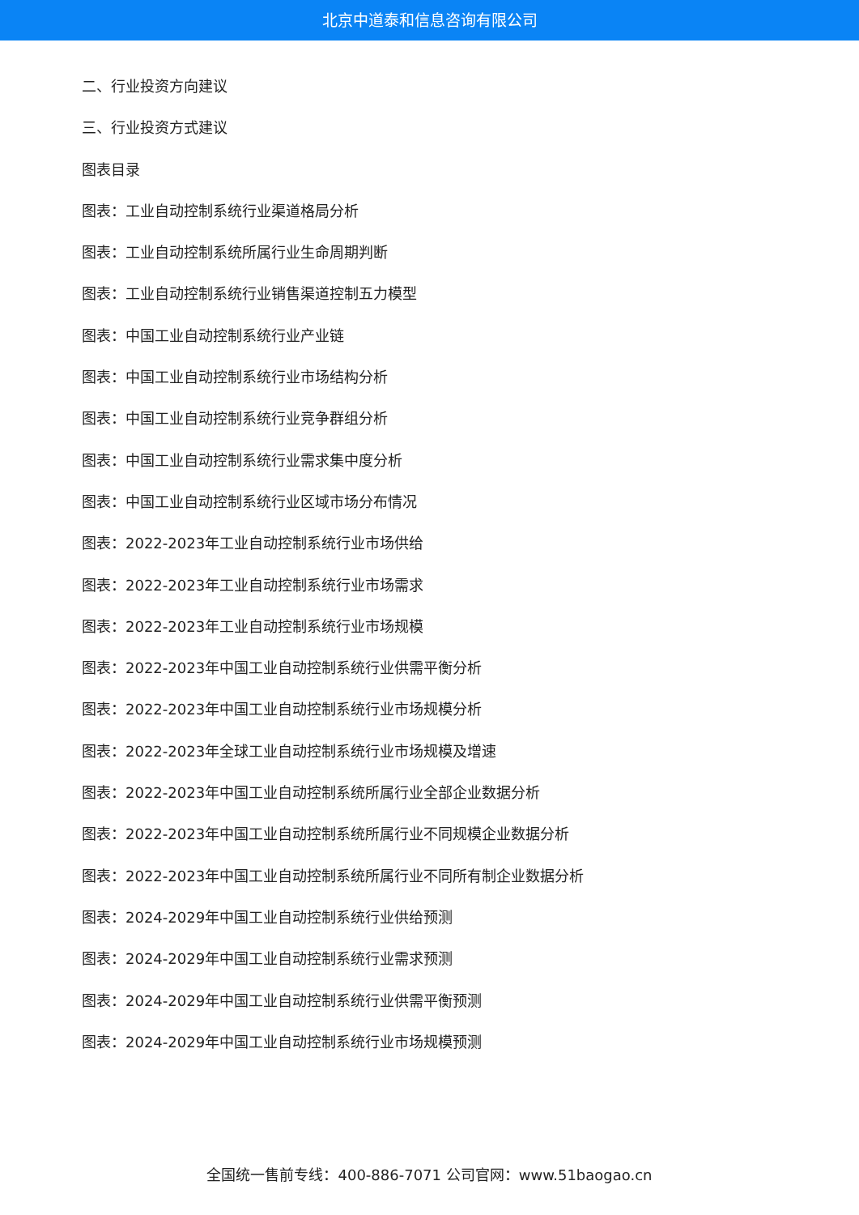北京中道泰和信息咨询有限公司
二、行业投资方向建议
三、行业投资方式建议
图表目录
图表：工业自动控制系统行业渠道格局分析
图表：工业自动控制系统所属行业生命周期判断
图表：工业自动控制系统行业销售渠道控制五力模型
图表：中国工业自动控制系统行业产业链
图表：中国工业自动控制系统行业市场结构分析
图表：中国工业自动控制系统行业竞争群组分析
图表：中国工业自动控制系统行业需求集中度分析
图表：中国工业自动控制系统行业区域市场分布情况
图表：2022-2023年工业自动控制系统行业市场供给
图表：2022-2023年工业自动控制系统行业市场需求
图表：2022-2023年工业自动控制系统行业市场规模
图表：2022-2023年中国工业自动控制系统行业供需平衡分析
图表：2022-2023年中国工业自动控制系统行业市场规模分析
图表：2022-2023年全球工业自动控制系统行业市场规模及增速
图表：2022-2023年中国工业自动控制系统所属行业全部企业数据分析
图表：2022-2023年中国工业自动控制系统所属行业不同规模企业数据分析
图表：2022-2023年中国工业自动控制系统所属行业不同所有制企业数据分析
图表：2024-2029年中国工业自动控制系统行业供给预测
图表：2024-2029年中国工业自动控制系统行业需求预测
图表：2024-2029年中国工业自动控制系统行业供需平衡预测
图表：2024-2029年中国工业自动控制系统行业市场规模预测
全国统一售前专线：400-886-7071 公司官网：www.51baogao.cn